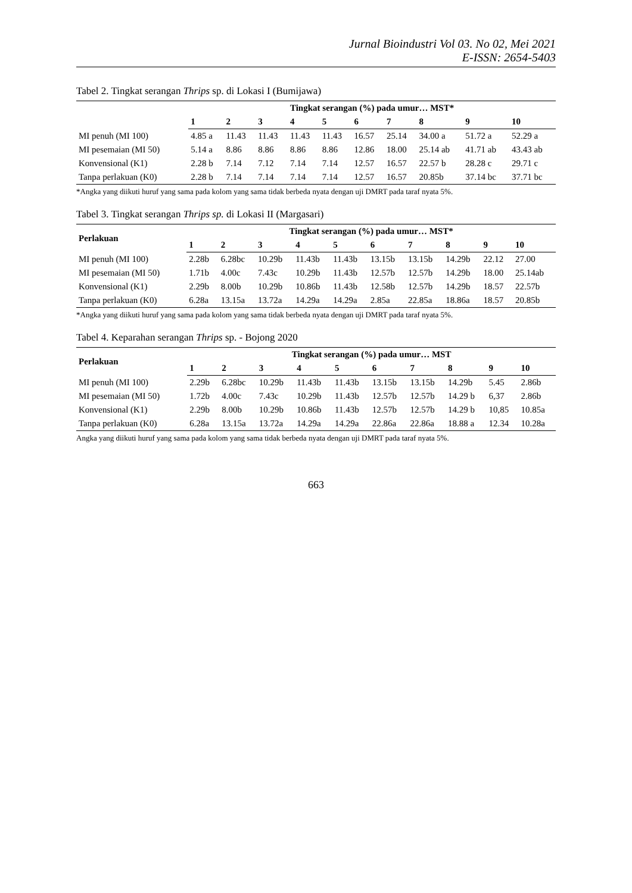Jurnal Bioindustri Vol 03. No 02, Mei 2021
E-ISSN: 2654-5403
Tabel 2. Tingkat serangan Thrips sp. di Lokasi I (Bumijawa)
| | Tingkat serangan (%) pada umur… MST* | | | | | | | | | |
| --- | --- | --- | --- | --- | --- | --- | --- | --- | --- | --- |
| | 1 | 2 | 3 | 4 | 5 | 6 | 7 | 8 | 9 | 10 |
| MI penuh (MI 100) | 4.85 a | 11.43 | 11.43 | 11.43 | 11.43 | 16.57 | 25.14 | 34.00 a | 51.72 a | 52.29 a |
| MI pesemaian (MI 50) | 5.14 a | 8.86 | 8.86 | 8.86 | 8.86 | 12.86 | 18.00 | 25.14 ab | 41.71 ab | 43.43 ab |
| Konvensional (K1) | 2.28 b | 7.14 | 7.12 | 7.14 | 7.14 | 12.57 | 16.57 | 22.57 b | 28.28 c | 29.71 c |
| Tanpa perlakuan (K0) | 2.28 b | 7.14 | 7.14 | 7.14 | 7.14 | 12.57 | 16.57 | 20.85b | 37.14 bc | 37.71 bc |
*Angka yang diikuti huruf yang sama pada kolom yang sama tidak berbeda nyata dengan uji DMRT pada taraf nyata 5%.
Tabel 3. Tingkat serangan Thrips sp. di Lokasi II (Margasari)
| Perlakuan | Tingkat serangan (%) pada umur… MST* | | | | | | | | | |
| --- | --- | --- | --- | --- | --- | --- | --- | --- | --- | --- |
| | 1 | 2 | 3 | 4 | 5 | 6 | 7 | 8 | 9 | 10 |
| MI penuh (MI 100) | 2.28b | 6.28bc | 10.29b | 11.43b | 11.43b | 13.15b | 13.15b | 14.29b | 22.12 | 27.00 |
| MI pesemaian (MI 50) | 1.71b | 4.00c | 7.43c | 10.29b | 11.43b | 12.57b | 12.57b | 14.29b | 18.00 | 25.14ab |
| Konvensional (K1) | 2.29b | 8.00b | 10.29b | 10.86b | 11.43b | 12.58b | 12.57b | 14.29b | 18.57 | 22.57b |
| Tanpa perlakuan (K0) | 6.28a | 13.15a | 13.72a | 14.29a | 14.29a | 2.85a | 22.85a | 18.86a | 18.57 | 20.85b |
*Angka yang diikuti huruf yang sama pada kolom yang sama tidak berbeda nyata dengan uji DMRT pada taraf nyata 5%.
Tabel 4. Keparahan serangan Thrips sp. - Bojong 2020
| Perlakuan | Tingkat serangan (%) pada umur… MST | | | | | | | | | |
| --- | --- | --- | --- | --- | --- | --- | --- | --- | --- | --- |
| | 1 | 2 | 3 | 4 | 5 | 6 | 7 | 8 | 9 | 10 |
| MI penuh (MI 100) | 2.29b | 6.28bc | 10.29b | 11.43b | 11.43b | 13.15b | 13.15b | 14.29b | 5.45 | 2.86b |
| MI pesemaian (MI 50) | 1.72b | 4.00c | 7.43c | 10.29b | 11.43b | 12.57b | 12.57b | 14.29 b | 6,37 | 2.86b |
| Konvensional (K1) | 2.29b | 8.00b | 10.29b | 10.86b | 11.43b | 12.57b | 12.57b | 14.29 b | 10,85 | 10.85a |
| Tanpa perlakuan (K0) | 6.28a | 13.15a | 13.72a | 14.29a | 14.29a | 22.86a | 22.86a | 18.88 a | 12.34 | 10.28a |
Angka yang diikuti huruf yang sama pada kolom yang sama tidak berbeda nyata dengan uji DMRT pada taraf nyata 5%.
663